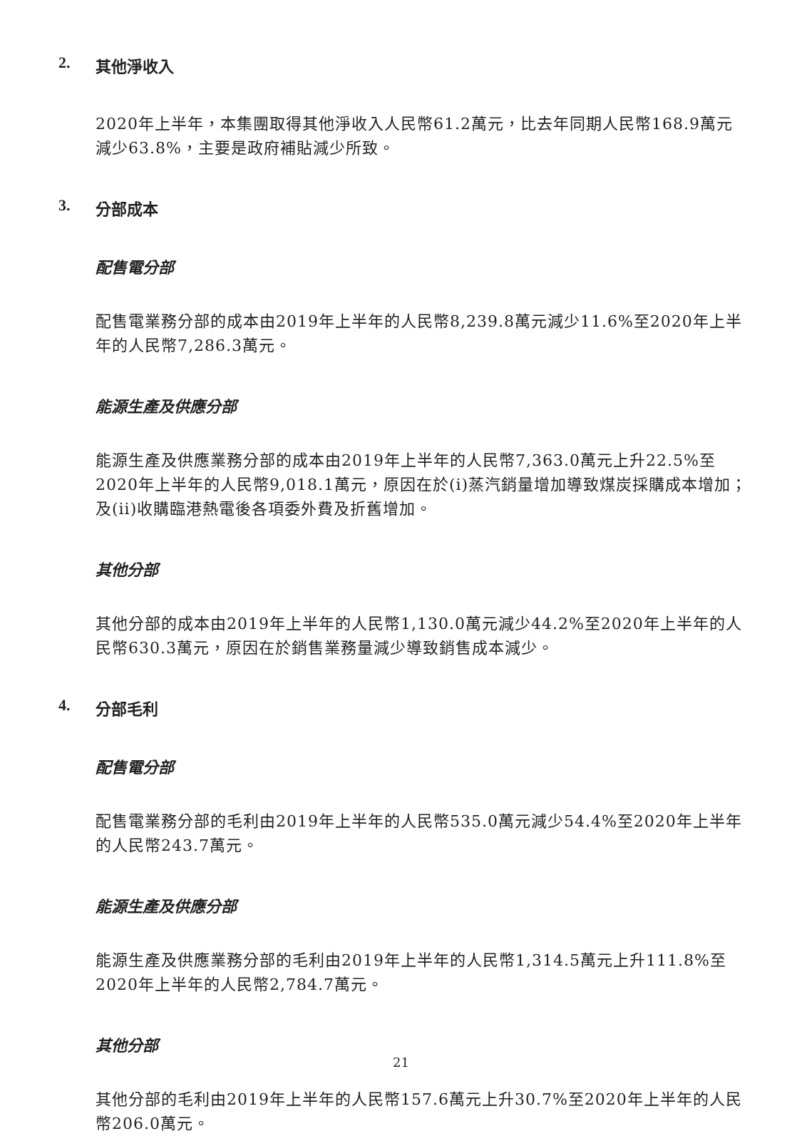2. 其他淨收入
2020年上半年，本集團取得其他淨收入人民幣61.2萬元，比去年同期人民幣168.9萬元減少63.8%，主要是政府補貼減少所致。
3. 分部成本
配售電分部
配售電業務分部的成本由2019年上半年的人民幣8,239.8萬元減少11.6%至2020年上半年的人民幣7,286.3萬元。
能源生產及供應分部
能源生產及供應業務分部的成本由2019年上半年的人民幣7,363.0萬元上升22.5%至2020年上半年的人民幣9,018.1萬元，原因在於(i)蒸汽銷量增加導致煤炭採購成本增加；及(ii)收購臨港熱電後各項委外費及折舊增加。
其他分部
其他分部的成本由2019年上半年的人民幣1,130.0萬元減少44.2%至2020年上半年的人民幣630.3萬元，原因在於銷售業務量減少導致銷售成本減少。
4. 分部毛利
配售電分部
配售電業務分部的毛利由2019年上半年的人民幣535.0萬元減少54.4%至2020年上半年的人民幣243.7萬元。
能源生產及供應分部
能源生產及供應業務分部的毛利由2019年上半年的人民幣1,314.5萬元上升111.8%至2020年上半年的人民幣2,784.7萬元。
其他分部
其他分部的毛利由2019年上半年的人民幣157.6萬元上升30.7%至2020年上半年的人民幣206.0萬元。
21